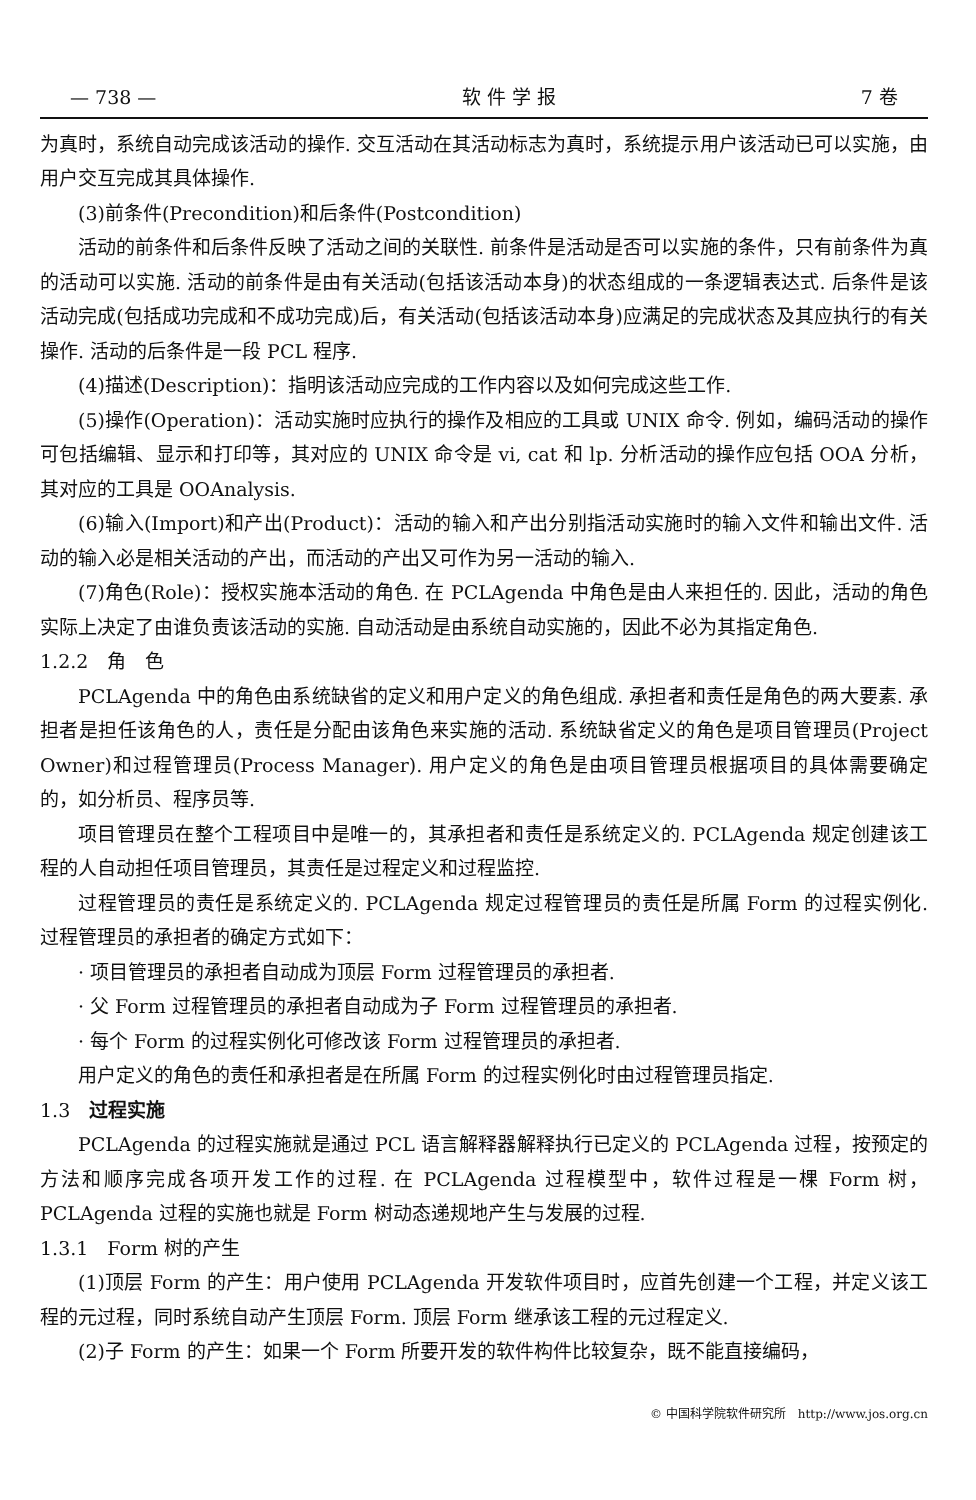— 738 — 软 件 学 报 7 卷
为真时，系统自动完成该活动的操作. 交互活动在其活动标志为真时，系统提示用户该活动已可以实施，由用户交互完成其具体操作.
(3)前条件(Precondition)和后条件(Postcondition)
活动的前条件和后条件反映了活动之间的关联性. 前条件是活动是否可以实施的条件，只有前条件为真的活动可以实施. 活动的前条件是由有关活动(包括该活动本身)的状态组成的一条逻辑表达式. 后条件是该活动完成(包括成功完成和不成功完成)后，有关活动(包括该活动本身)应满足的完成状态及其应执行的有关操作. 活动的后条件是一段 PCL 程序.
(4)描述(Description)：指明该活动应完成的工作内容以及如何完成这些工作.
(5)操作(Operation)：活动实施时应执行的操作及相应的工具或 UNIX 命令. 例如，编码活动的操作可包括编辑、显示和打印等，其对应的 UNIX 命令是 vi, cat 和 lp. 分析活动的操作应包括 OOA 分析，其对应的工具是 OOAnalysis.
(6)输入(Import)和产出(Product)：活动的输入和产出分别指活动实施时的输入文件和输出文件. 活动的输入必是相关活动的产出，而活动的产出又可作为另一活动的输入.
(7)角色(Role)：授权实施本活动的角色. 在 PCLAgenda 中角色是由人来担任的. 因此，活动的角色实际上决定了由谁负责该活动的实施. 自动活动是由系统自动实施的，因此不必为其指定角色.
1.2.2　角　色
PCLAgenda 中的角色由系统缺省的定义和用户定义的角色组成. 承担者和责任是角色的两大要素. 承担者是担任该角色的人，责任是分配由该角色来实施的活动. 系统缺省定义的角色是项目管理员(Project Owner)和过程管理员(Process Manager). 用户定义的角色是由项目管理员根据项目的具体需要确定的，如分析员、程序员等.
项目管理员在整个工程项目中是唯一的，其承担者和责任是系统定义的. PCLAgenda 规定创建该工程的人自动担任项目管理员，其责任是过程定义和过程监控.
过程管理员的责任是系统定义的. PCLAgenda 规定过程管理员的责任是所属 Form 的过程实例化. 过程管理员的承担者的确定方式如下：
· 项目管理员的承担者自动成为顶层 Form 过程管理员的承担者.
· 父 Form 过程管理员的承担者自动成为子 Form 过程管理员的承担者.
· 每个 Form 的过程实例化可修改该 Form 过程管理员的承担者.
用户定义的角色的责任和承担者是在所属 Form 的过程实例化时由过程管理员指定.
1.3　过程实施
PCLAgenda 的过程实施就是通过 PCL 语言解释器解释执行已定义的 PCLAgenda 过程，按预定的方法和顺序完成各项开发工作的过程. 在 PCLAgenda 过程模型中，软件过程是一棵 Form 树，PCLAgenda 过程的实施也就是 Form 树动态递规地产生与发展的过程.
1.3.1　Form 树的产生
(1)顶层 Form 的产生：用户使用 PCLAgenda 开发软件项目时，应首先创建一个工程，并定义该工程的元过程，同时系统自动产生顶层 Form. 顶层 Form 继承该工程的元过程定义.
(2)子 Form 的产生：如果一个 Form 所要开发的软件构件比较复杂，既不能直接编码，
© 中国科学院软件研究所　http://www.jos.org.cn